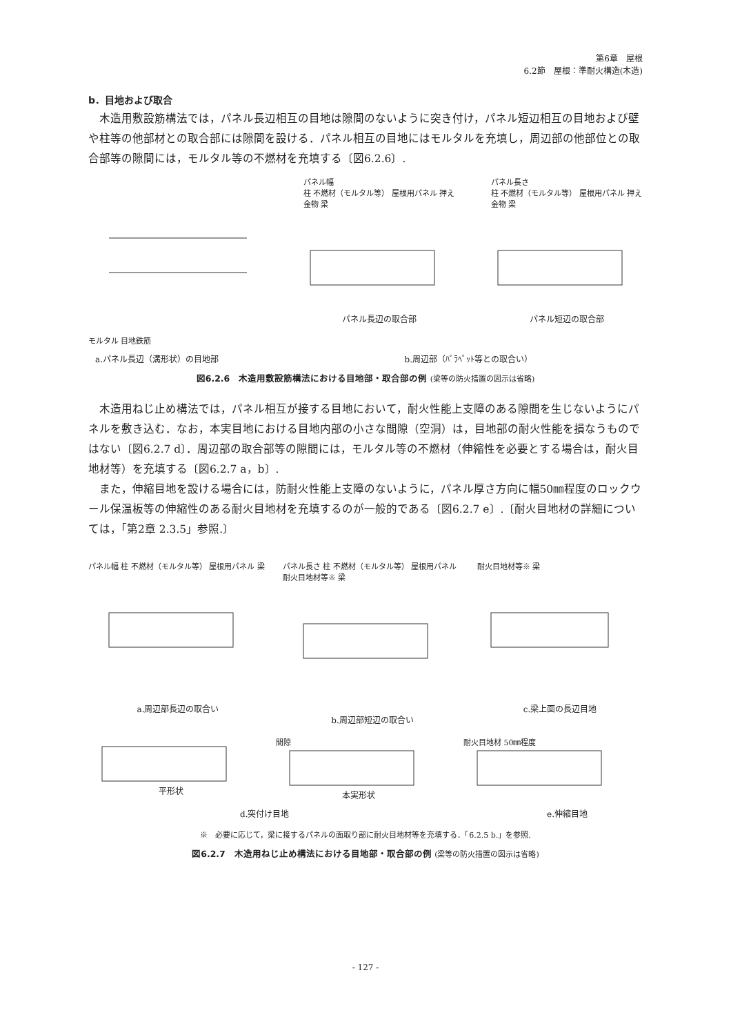第6章　屋根
6.2節　屋根：準耐火構造(木造)
b．目地および取合
木造用敷設筋構法では，パネル長辺相互の目地は隙間のないように突き付け，パネル短辺相互の目地および壁や柱等の他部材との取合部には隙間を設ける．パネル相互の目地にはモルタルを充填し，周辺部の他部位との取合部等の隙間には，モルタル等の不燃材を充填する〔図6.2.6〕.
モルタル 目地鉄筋 パネル幅
柱 不燃材（モルタル等） 屋根用パネル 押え金物 梁
パネル長辺の取合部
パネル長さ
柱 不燃材（モルタル等） 屋根用パネル 押え金物 梁
パネル短辺の取合部
a.パネル長辺（溝形状）の目地部 b.周辺部（ﾊﾟﾗﾍﾟｯﾄ等との取合い）
図6.2.6　木造用敷設筋構法における目地部・取合部の例 (梁等の防火措置の図示は省略)
木造用ねじ止め構法では，パネル相互が接する目地において，耐火性能上支障のある隙間を生じないようにパネルを敷き込む．なお，本実目地における目地内部の小さな間隙（空洞）は，目地部の耐火性能を損なうものではない〔図6.2.7 d〕．周辺部の取合部等の隙間には，モルタル等の不燃材（伸縮性を必要とする場合は，耐火目地材等）を充填する〔図6.2.7 a，b〕.
また，伸縮目地を設ける場合には，防耐火性能上支障のないように，パネル厚さ方向に幅50㎜程度のロックウール保温板等の伸縮性のある耐火目地材を充填するのが一般的である〔図6.2.7 e〕.〔耐火目地材の詳細については，「第2章 2.3.5」参照.〕
パネル幅 柱 不燃材（モルタル等） 屋根用パネル 梁
a.周辺部長辺の取合い
パネル長さ 柱 不燃材（モルタル等） 屋根用パネル 耐火目地材等※ 梁
b.周辺部短辺の取合い
耐火目地材等※ 梁
c.梁上面の長辺目地
平形状 間隙
本実形状
耐火目地材 50㎜程度
d.突付け目地 e.伸縮目地
※　必要に応じて，梁に接するパネルの面取り部に耐火目地材等を充填する．「6.2.5 b.」を参照.
図6.2.7　木造用ねじ止め構法における目地部・取合部の例 (梁等の防火措置の図示は省略)
- 127 -